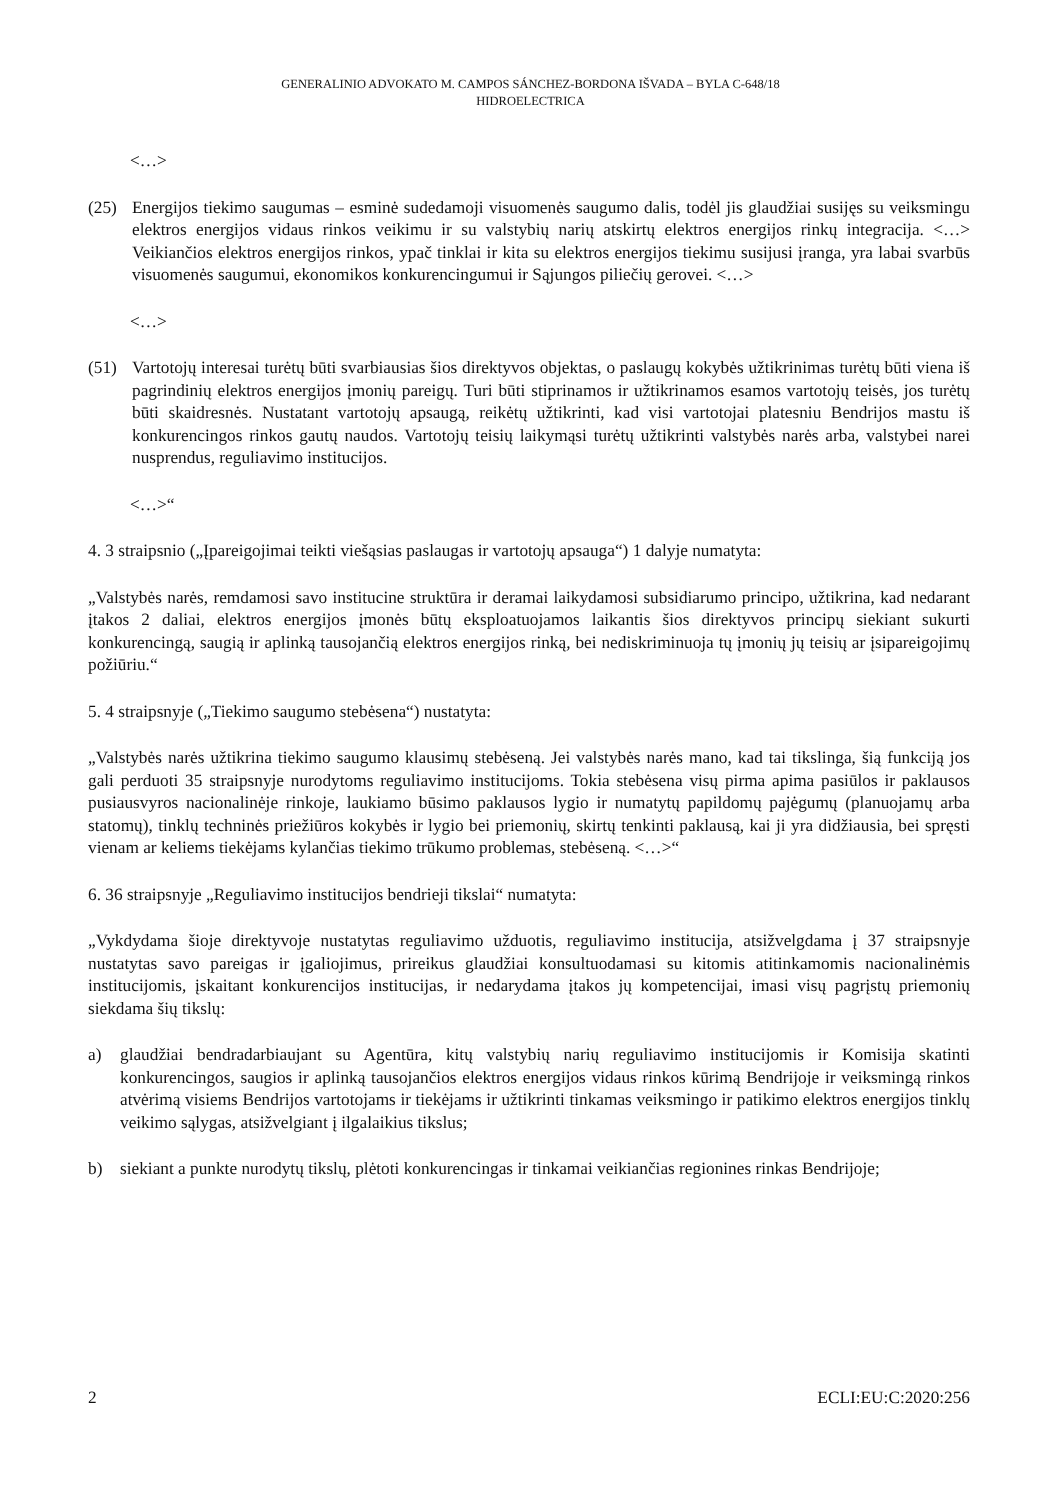GENERALINIO ADVOKATO M. CAMPOS SÁNCHEZ-BORDONA IŠVADA – BYLA C-648/18
HIDROELECTRICA
<…>
(25) Energijos tiekimo saugumas – esminė sudedamoji visuomenės saugumo dalis, todėl jis glaudžiai susijęs su veiksmingu elektros energijos vidaus rinkos veikimu ir su valstybių narių atskirtų elektros energijos rinkų integracija. <…> Veikiančios elektros energijos rinkos, ypač tinklai ir kita su elektros energijos tiekimu susijusi įranga, yra labai svarbūs visuomenės saugumui, ekonomikos konkurencingumui ir Sąjungos piliečių gerovei. <…>
<…>
(51) Vartotojų interesai turėtų būti svarbiausias šios direktyvos objektas, o paslaugų kokybės užtikrinimas turėtų būti viena iš pagrindinių elektros energijos įmonių pareigų. Turi būti stiprinamos ir užtikrinamos esamos vartotojų teisės, jos turėtų būti skaidresnės. Nustatant vartotojų apsaugą, reikėtų užtikrinti, kad visi vartotojai platesniu Bendrijos mastu iš konkurencingos rinkos gautų naudos. Vartotojų teisių laikymąsi turėtų užtikrinti valstybės narės arba, valstybei narei nusprendus, reguliavimo institucijos.
<…>“
4. 3 straipsnio („Įpareigojimai teikti viešąsias paslaugas ir vartotojų apsauga“) 1 dalyje numatyta:
„Valstybės narės, remdamosi savo institucine struktūra ir deramai laikydamosi subsidiarumo principo, užtikrina, kad nedarant įtakos 2 daliai, elektros energijos įmonės būtų eksploatuojamos laikantis šios direktyvos principų siekiant sukurti konkurencingą, saugią ir aplinką tausojančią elektros energijos rinką, bei nediskriminuoja tų įmonių jų teisių ar įsipareigojimų požiūriu.“
5. 4 straipsnyje („Tiekimo saugumo stebėsena“) nustatyta:
„Valstybės narės užtikrina tiekimo saugumo klausimų stebėseną. Jei valstybės narės mano, kad tai tikslinga, šią funkciją jos gali perduoti 35 straipsnyje nurodytoms reguliavimo institucijoms. Tokia stebėsena visų pirma apima pasiūlos ir paklausos pusiausvyros nacionalinėje rinkoje, laukiamo būsimo paklausos lygio ir numatytų papildomų pajėgumų (planuojamų arba statomų), tinklų techninės priežiūros kokybės ir lygio bei priemonių, skirtų tenkinti paklausą, kai ji yra didžiausia, bei spręsti vienam ar keliems tiekėjams kylančias tiekimo trūkumo problemas, stebėseną. <…>“
6. 36 straipsnyje „Reguliavimo institucijos bendrieji tikslai“ numatyta:
„Vykdydama šioje direktyvoje nustatytas reguliavimo užduotis, reguliavimo institucija, atsižvelgdama į 37 straipsnyje nustatytas savo pareigas ir įgaliojimus, prireikus glaudžiai konsultuodamasi su kitomis atitinkamomis nacionalinėmis institucijomis, įskaitant konkurencijos institucijas, ir nedarydama įtakos jų kompetencijai, imasi visų pagrįstų priemonių siekdama šių tikslų:
a) glaudžiai bendradarbiaujant su Agentūra, kitų valstybių narių reguliavimo institucijomis ir Komisija skatinti konkurencingos, saugios ir aplinką tausojančios elektros energijos vidaus rinkos kūrimą Bendrijoje ir veiksmingą rinkos atvėrimą visiems Bendrijos vartotojams ir tiekėjams ir užtikrinti tinkamas veiksmingo ir patikimo elektros energijos tinklų veikimo sąlygas, atsižvelgiant į ilgalaikius tikslus;
b) siekiant a punkte nurodytų tikslų, plėtoti konkurencingas ir tinkamai veikiančias regionines rinkas Bendrijoje;
2 ECLI:EU:C:2020:256